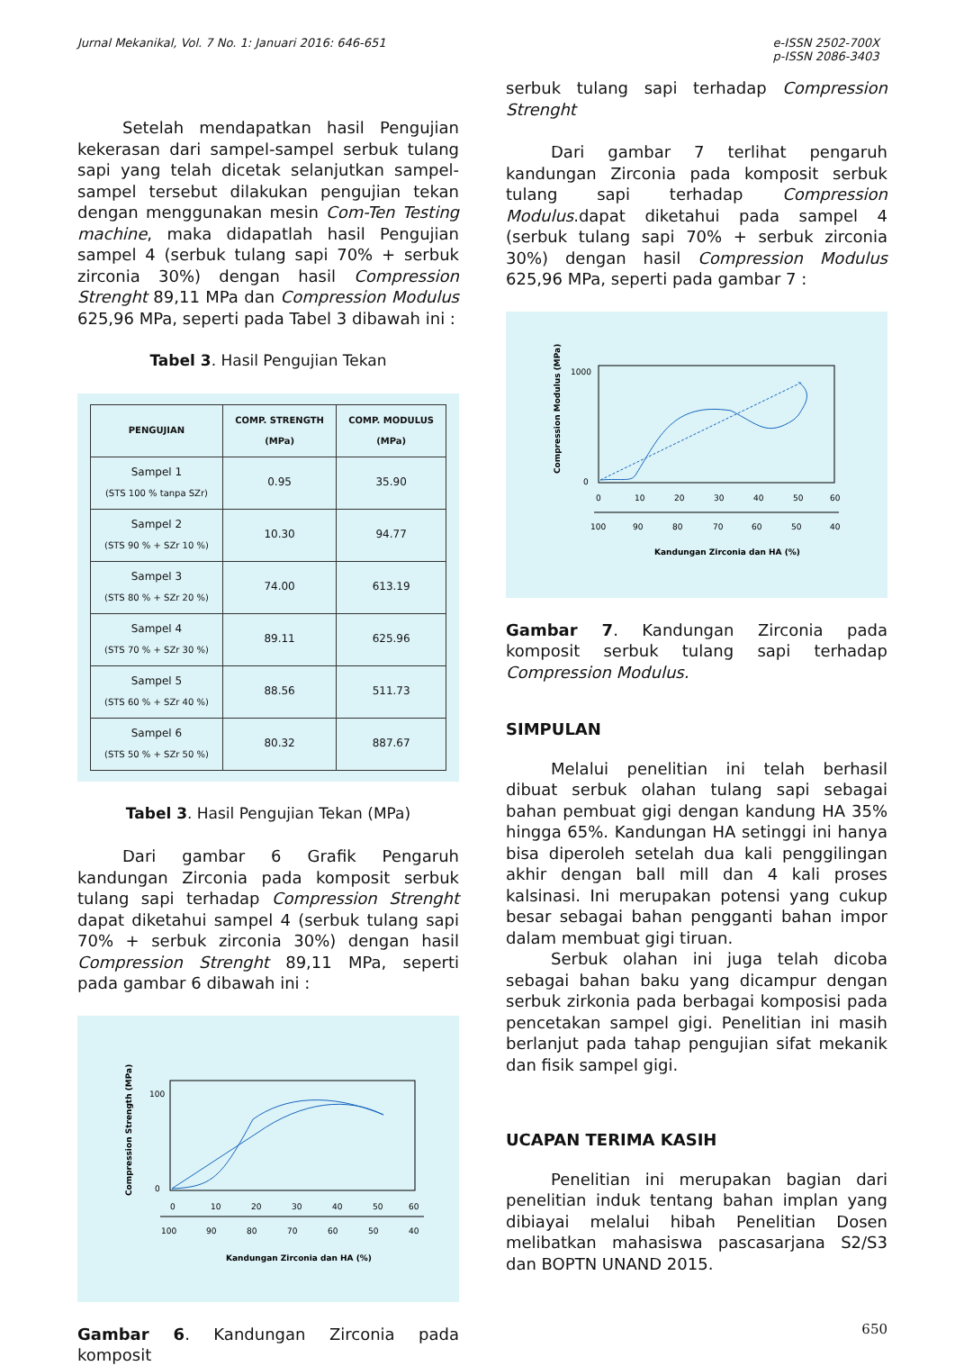Jurnal Mekanikal, Vol. 7 No. 1: Januari 2016: 646-651
e-ISSN 2502-700X
p-ISSN 2086-3403
Setelah mendapatkan hasil Pengujian kekerasan dari sampel-sampel serbuk tulang sapi yang telah dicetak selanjutkan sampel-sampel tersebut dilakukan pengujian tekan dengan menggunakan mesin Com-Ten Testing machine, maka didapatlah hasil Pengujian sampel 4 (serbuk tulang sapi 70% + serbuk zirconia 30%) dengan hasil Compression Strenght 89,11 MPa dan Compression Modulus 625,96 MPa, seperti pada Tabel 3 dibawah ini :
Tabel 3. Hasil Pengujian Tekan
| PENGUJIAN | COMP. STRENGTH (MPa) | COMP. MODULUS (MPa) |
| --- | --- | --- |
| Sampel 1 (STS 100 % tanpa SZr) | 0.95 | 35.90 |
| Sampel 2 (STS 90 % + SZr 10 %) | 10.30 | 94.77 |
| Sampel 3 (STS 80 % + SZr 20 %) | 74.00 | 613.19 |
| Sampel 4 (STS 70 % + SZr 30 %) | 89.11 | 625.96 |
| Sampel 5 (STS 60 % + SZr 40 %) | 88.56 | 511.73 |
| Sampel 6 (STS 50 % + SZr 50 %) | 80.32 | 887.67 |
Tabel 3. Hasil Pengujian Tekan (MPa)
Dari gambar 6 Grafik Pengaruh kandungan Zirconia pada komposit serbuk tulang sapi terhadap Compression Strenght dapat diketahui sampel 4 (serbuk tulang sapi 70% + serbuk zirconia 30%) dengan hasil Compression Strenght 89,11 MPa, seperti pada gambar 6 dibawah ini :
Compression Strength (MPa)
100
0
0
10
20
30
40
50
60
100
90
80
70
60
50
40
Kandungan Zirconia dan HA (%)
Gambar 6. Kandungan Zirconia pada komposit
serbuk tulang sapi terhadap Compression Strenght
Dari gambar 7 terlihat pengaruh kandungan Zirconia pada komposit serbuk tulang sapi terhadap Compression Modulus.dapat diketahui pada sampel 4 (serbuk tulang sapi 70% + serbuk zirconia 30%) dengan hasil Compression Modulus 625,96 MPa, seperti pada gambar 7 :
Compression Modulus (MPa)
1000
0
0
10
20
30
40
50
60
100
90
80
70
60
50
40
Kandungan Zirconia dan HA (%)
Gambar 7. Kandungan Zirconia pada komposit serbuk tulang sapi terhadap Compression Modulus.
SIMPULAN
Melalui penelitian ini telah berhasil dibuat serbuk olahan tulang sapi sebagai bahan pembuat gigi dengan kandung HA 35% hingga 65%. Kandungan HA setinggi ini hanya bisa diperoleh setelah dua kali penggilingan akhir dengan ball mill dan 4 kali proses kalsinasi. Ini merupakan potensi yang cukup besar sebagai bahan pengganti bahan impor dalam membuat gigi tiruan.
Serbuk olahan ini juga telah dicoba sebagai bahan baku yang dicampur dengan serbuk zirkonia pada berbagai komposisi pada pencetakan sampel gigi. Penelitian ini masih berlanjut pada tahap pengujian sifat mekanik dan fisik sampel gigi.
UCAPAN TERIMA KASIH
Penelitian ini merupakan bagian dari penelitian induk tentang bahan implan yang dibiayai melalui hibah Penelitian Dosen melibatkan mahasiswa pascasarjana S2/S3 dan BOPTN UNAND 2015.
650